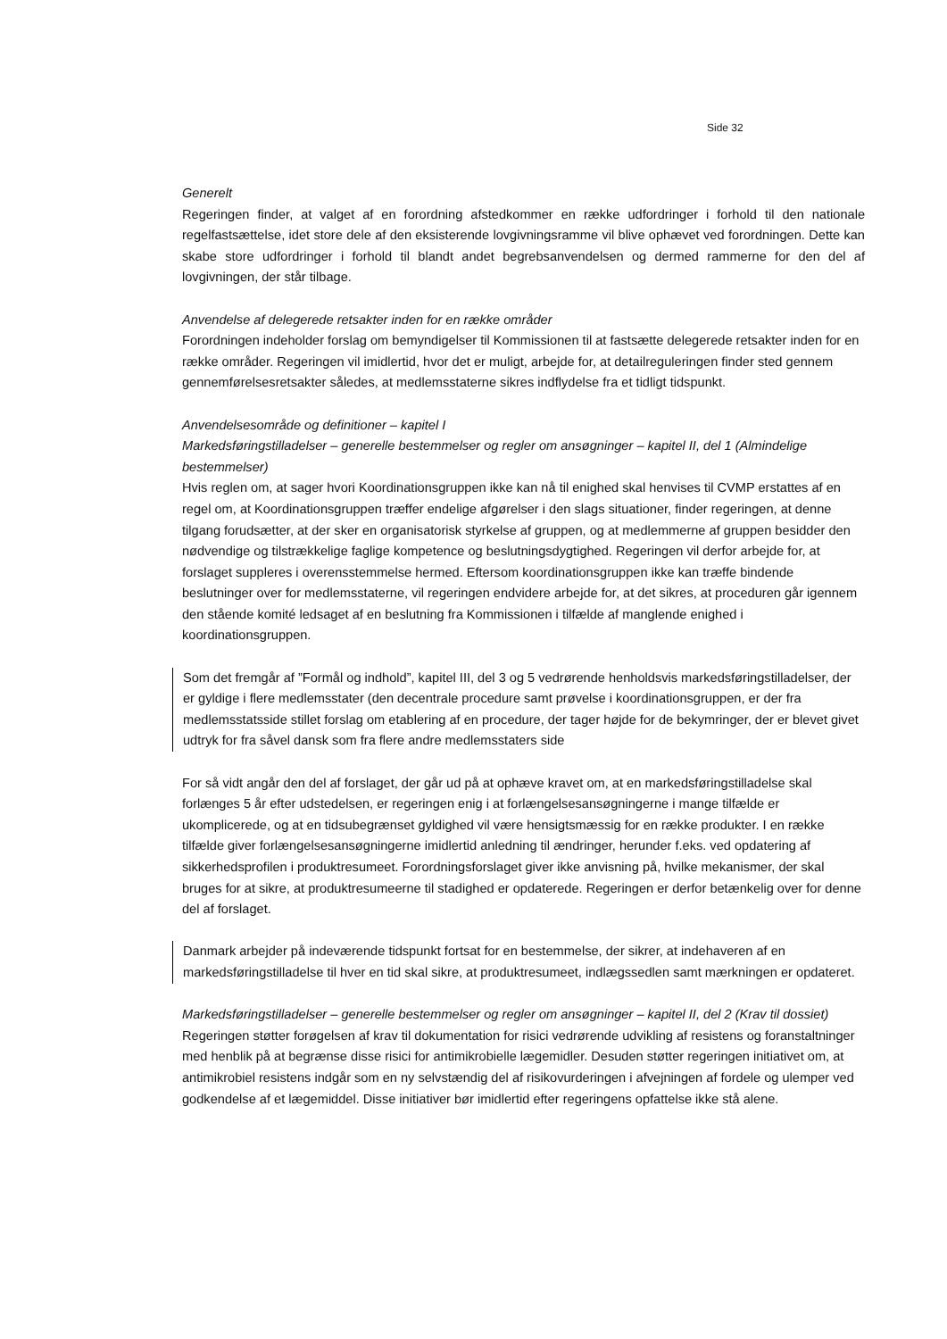Side 32
Generelt
Regeringen finder, at valget af en forordning afstedkommer en række udfordringer i forhold til den nationale regelfastsættelse, idet store dele af den eksisterende lovgivningsramme vil blive ophævet ved forordningen. Dette kan skabe store udfordringer i forhold til blandt andet begrebsanvendelsen og dermed rammerne for den del af lovgivningen, der står tilbage.
Anvendelse af delegerede retsakter inden for en række områder
Forordningen indeholder forslag om bemyndigelser til Kommissionen til at fastsætte delegerede retsakter inden for en række områder. Regeringen vil imidlertid, hvor det er muligt, arbejde for, at detailreguleringen finder sted gennem gennemførelsesretsakter således, at medlemsstaterne sikres indflydelse fra et tidligt tidspunkt.
Anvendelsesområde og definitioner – kapitel I
Markedsføringstilladelser – generelle bestemmelser og regler om ansøgninger – kapitel II, del 1 (Almindelige bestemmelser)
Hvis reglen om, at sager hvori Koordinationsgruppen ikke kan nå til enighed skal henvises til CVMP erstattes af en regel om, at Koordinationsgruppen træffer endelige afgørelser i den slags situationer, finder regeringen, at denne tilgang forudsætter, at der sker en organisatorisk styrkelse af gruppen, og at medlemmerne af gruppen besidder den nødvendige og tilstrækkelige faglige kompetence og beslutningsdygtighed. Regeringen vil derfor arbejde for, at forslaget suppleres i overensstemmelse hermed. Eftersom koordinationsgruppen ikke kan træffe bindende beslutninger over for medlemsstaterne, vil regeringen endvidere arbejde for, at det sikres, at proceduren går igennem den stående komité ledsaget af en beslutning fra Kommissionen i tilfælde af manglende enighed i koordinationsgruppen.
Som det fremgår af ”Formål og indhold”, kapitel III, del 3 og 5 vedrørende henholdsvis markedsføringstilladelser, der er gyldige i flere medlemsstater (den decentrale procedure samt prøvelse i koordinationsgruppen, er der fra medlemsstatsside stillet forslag om etablering af en procedure, der tager højde for de bekymringer, der er blevet givet udtryk for fra såvel dansk som fra flere andre medlemsstaters side
For så vidt angår den del af forslaget, der går ud på at ophæve kravet om, at en markedsføringstilladelse skal forlænges 5 år efter udstedelsen, er regeringen enig i at forlængelsesansøgningerne i mange tilfælde er ukomplicerede, og at en tidsubegrænset gyldighed vil være hensigtsmæssig for en række produkter. I en række tilfælde giver forlængelsesansøgningerne imidlertid anledning til ændringer, herunder f.eks. ved opdatering af sikkerhedsprofilen i produktresumeet. Forordningsforslaget giver ikke anvisning på, hvilke mekanismer, der skal bruges for at sikre, at produktresumeerne til stadighed er opdaterede. Regeringen er derfor betænkelig over for denne del af forslaget.
Danmark arbejder på indeværende tidspunkt fortsat for en bestemmelse, der sikrer, at indehaveren af en markedsføringstilladelse til hver en tid skal sikre, at produktresumeet, indlægssedlen samt mærkningen er opdateret.
Markedsføringstilladelser – generelle bestemmelser og regler om ansøgninger – kapitel II, del 2 (Krav til dossiet)
Regeringen støtter forøgelsen af krav til dokumentation for risici vedrørende udvikling af resistens og foranstaltninger med henblik på at begrænse disse risici for antimikrobielle lægemidler. Desuden støtter regeringen initiativet om, at antimikrobiel resistens indgår som en ny selvstændig del af risikovurderingen i afvejningen af fordele og ulemper ved godkendelse af et lægemiddel. Disse initiativer bør imidlertid efter regeringens opfattelse ikke stå alene.